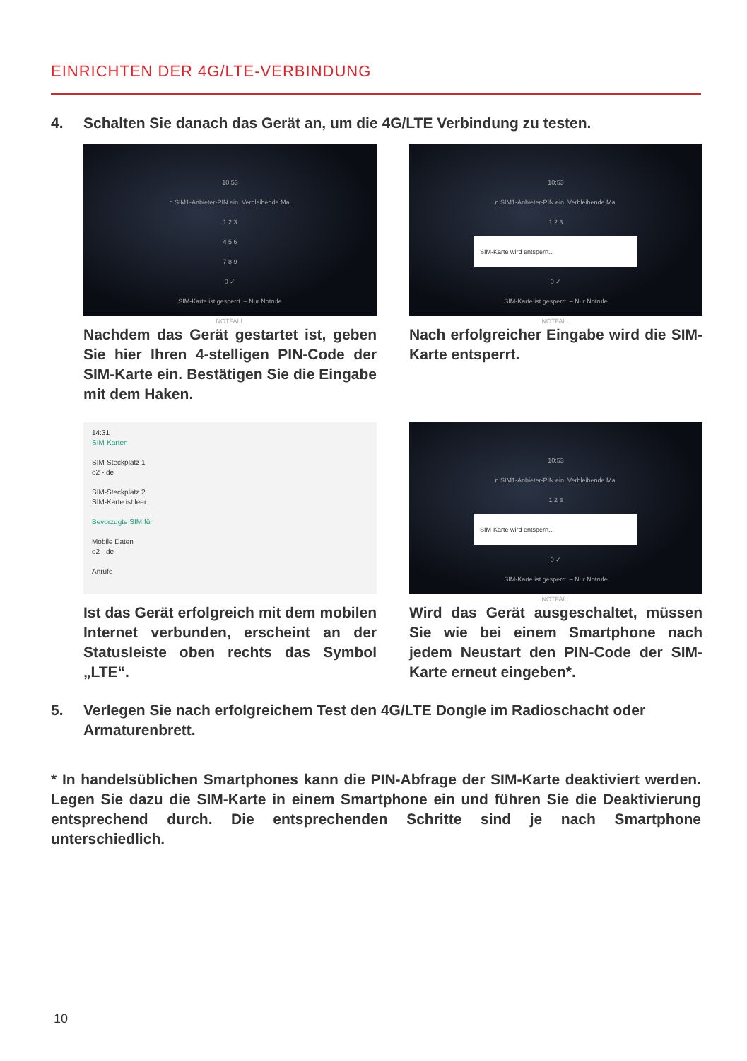EINRICHTEN DER 4G/LTE-VERBINDUNG
4. Schalten Sie danach das Gerät an, um die 4G/LTE Verbindung zu testen.
10:53
n SIM1-Anbieter-PIN ein. Verbleibende Mal
1 2 3
4 5 6
7 8 9
0 ✓
SIM-Karte ist gesperrt. – Nur Notrufe
NOTFALL
Nachdem das Gerät gestartet ist, geben Sie hier Ihren 4-stelligen PIN-Code der SIM-Karte ein. Bestätigen Sie die Eingabe mit dem Haken.
10:53
n SIM1-Anbieter-PIN ein. Verbleibende Mal
1 2 3
SIM-Karte wird entsperrt...
0 ✓
SIM-Karte ist gesperrt. – Nur Notrufe
NOTFALL
Nach erfolgreicher Eingabe wird die SIM-Karte entsperrt.
14:31
SIM-Karten
SIM-Steckplatz 1
o2 - de
SIM-Steckplatz 2
SIM-Karte ist leer.
Bevorzugte SIM für
Mobile Daten
o2 - de
Anrufe
Ist das Gerät erfolgreich mit dem mobilen Internet verbunden, erscheint an der Statusleiste oben rechts das Symbol „LTE“.
10:53
n SIM1-Anbieter-PIN ein. Verbleibende Mal
1 2 3
SIM-Karte wird entsperrt...
0 ✓
SIM-Karte ist gesperrt. – Nur Notrufe
NOTFALL
Wird das Gerät ausgeschaltet, müssen Sie wie bei einem Smartphone nach jedem Neustart den PIN-Code der SIM-Karte erneut eingeben*.
5. Verlegen Sie nach erfolgreichem Test den 4G/LTE Dongle im Radioschacht oder Armaturenbrett.
* In handelsüblichen Smartphones kann die PIN-Abfrage der SIM-Karte deaktiviert werden. Legen Sie dazu die SIM-Karte in einem Smartphone ein und führen Sie die Deaktivierung entsprechend durch. Die entsprechenden Schritte sind je nach Smartphone unterschiedlich.
10